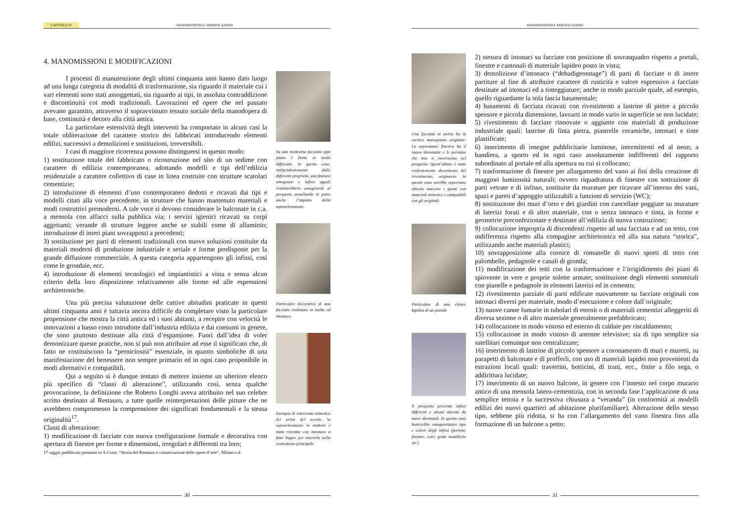CAPITOLO IV MANOMISSIONI E MODIFICAZIONI
4. MANOMISSIONI E MODIFICAZIONI
I processi di manutenzione degli ultimi cinquanta anni hanno dato luogo ad una lunga categoria di modalità di trasformazione, sia riguardo il materiale cui i vari elementi sono stati assoggettati, sia riguardo ai tipi, in assoluta contraddizione e discontinuità coi modi tradizionali. Lavorazioni ed opere che nel passato avevano garantito, attraverso il sopravvissuto tessuto sociale della manodopera di base, continuità e decoro alla città antica.
La particolare estensività degli interventi ha comportato in alcuni casi la totale obliterazione del carattere storico dei fabbricati introducendo elementi edilizi, successivi a demolizioni e sostituzioni, irreversibili.
I casi di maggiore ricorrenza possono distinguersi in questo modo:
1) sostituzione totale del fabbricato o ricostruzione nel sito di un sedime con carattere di edilizia contemporanea, adottando modelli e tipi dell’edilizia residenziale a carattere collettivo di case in linea costruite con strutture scatolari cementizie;
2) introduzione di elementi d’uso contemporaneo dedotti e ricavati dai tipi e modelli citati alla voce precedente, in strutture che hanno mantenuto materiali e modi costruttivi premoderni. A tale voce si devono considerare le balconate in c.a. a mensola con affacci sulla pubblica via; i servizi igienici ricavati su corpi aggettanti; verande di strutture leggere anche se stabili come di alluminio; introduzione di interi piani sovrapposti a precedenti;
3) sostituzione per parti di elementi tradizionali con nuove soluzioni costituite da materiali moderni di produzione industriale e seriale e forme predisposte per la grande diffusione commerciale. A questa categoria appartengono gli infissi, così come le grondaie, ecc.
4) introduzione di elementi tecnologici ed impiantistici a vista e senza alcun criterio della loro disposizione relativamente alle forme ed alle espressioni architettoniche.
Una più precisa valutazione delle cattive abitudini praticate in questi ultimi cinquanta anni è tuttavia ancora difficile da completare visto la particolare propensione che mostra la città antica ed i suoi abitanti, a recepire con velocità le innovazioni a basso costo introdotte dall’industria edilizia e dai consumi in genere, che sono piuttosto destinate alla città d’espansione. Fuori dall’idea di voler demonizzare queste pratiche, non si può non attribuire ad esse il significato che, di fatto ne costituiscono la “perniciosità” essenziale, in quanto simboliche di una manifestazione del benessere non sempre primario ed in ogni caso proponibile in modi alternativi e compatibili.
Qui a seguito si è dunque tentato di mettere insieme un ulteriore elenco più specifico di “classi di alterazione”, utilizzando così, senza qualche provocazione, la definizione che Roberto Longhi aveva attribuito nel suo celebre scritto destinato al Restauro, a tutte quelle reinterpretazioni delle pitture che ne avrebbero compromesso la comprensione dei significati fondamentali e la stessa originalità<sup>17</sup>.
Classi di alterazione:
1) modificazione di facciate con nuova configurazione formale e decorativa con apertura di finestre per forme e dimensioni, irregolari e differenti tra loro;
17 saggio pubblicato postumo in A.Conti, “Storia del Restauro e conservazione delle opere d’arte”, Milano s.d.
Su una medesima facciata ogni piano è finito in modo differente. In questo caso, indipendentemente dalle differenti proprietà, una finitura omogenea e infissi uguali restituirebbero omogeneità al prospetto annullando in parte anche l’impatto della sopraelevazione.
Particolare decorativo di una facciata realizzato in malta ed intonaco
Esempio di intervento mimetico dei primi del secolo: la sopraelevazione in mattoni è stata rivestita con intonaco a finte bugne per inserirla nella costruzione principale
30
MANOMISSIONI E MODIFICAZIONI
Una facciata in pietra ha la cornice marcapiano originale. La soprastante finestra ha il nuovo davanzale e le persiane che non si inseriscono nel prospetto. Quest’ultimo è stato evidentemente decorticato del rivestimento, originario. In questo caso sarebbe opportuno almeno stuccare i giunti con materiali mimetici e compatibili con gli originali.
Particolare di una chiave lapidea di un portale
Il prospetto presenta infissi differenti e alcuni alterati da nuovi davanzali. In questo caso basterebbe omogeneizzare tipo e colore degli infissi (portoni, finestre, vetri, grate metalliche etc.)
2) stesura di intonaci su facciate con posizione di sovrasquadro rispetto a portali, finestre e cantonali di materiale lapideo posto in vista;
3) demolizione d’intonaco (“debadigeonnage”) di parti di facciate o di intere partiture al fine di attribuire carattere di rusticità e valore espressivo a facciate destinate ad intonaci ed a tinteggiature; anche in modo parziale quale, ad esempio, quello riguardante la sola fascia basamentale;
4) basamenti di facciata ricavati con rivestimenti a lastrine di pietre a piccolo spessore e piccola dimensione, lavoarti in modo vario in superficie se non lucidate;
5) rivestimento di facciate rinnovate o aggiunte con materiali di produzione industriale quali: lastrine di finta pietra, piastrelle ceramiche, intonaci e tinte plastificate;
6) inserimento di insegne pubblicitarie luminose, intermittenti ed al neon; a bandiera, a sporto ed in ogni caso assolutamente indifferenti del rapporto subordinato al portale ed alla apertura su cui si collocano;
7) trasformazione di finestre per allargamento del vano ai fini della creazione di maggiori luminosità naturali; ovvero riquadratura di finestre con sottrazione di parti vetrate e di infisso, sostituite da murature per ricavare all’interno dei vani, spazi e pareti d’appoggio utilizzabili a funzioni di servizio (WC);
8) sostituzione dei muri d’orto e dei giardini con cancellate poggiate su murature di laterizi forati e di altro materiale, con o senza intonaco e tinta, in forme e geometrie preconfezionate e destinate all’edilizia di nuova costruzione;
9) collocazione impropria di discendenti rispetto ad una facciata e ad un tetto, con indifferenza rispetto alla compagine architettonica ed alla sua natura “storica”, utilizzando anche materiali plastici;
10) sovrapposizione alla cornice di romanelle di nuovi sporti di tetto con palombelle, pedagnole e canali di gronda;
11) modificazione dei tetti con la trasformazione e l’irrigidimento dei piani di spiovente in vere e proprie solette armate; sostituzione degli elementi sommitali con pianelle e pedagnole in elementi laterizi ed in cemento;
12) rivestimento parziale di parti edificate nuovamente su facciate originali con intonaci diversi per materiale, modo d’esecuzione e colore dall’originale;
13) nuove canne fumarie in tubolari di eternit o di materiali cementizi alleggeriti di diversa sezione o di altro materiale generalmente prefabbricato;
14) collocazione in modo vistoso ed esterno di caldaie per riscaldamento;
15) collocazione in modo vistoso di antenne televisive; sia di tipo semplice sia satellitari comunque non centralizzate;
16) inserimento di lastrine di piccolo spessore a coronamento di muri e muretti, su parapetti di balconate e di profferli, con uso di materiali lapidei non provenienti da estrazioni locali quali: travertini, botticini, di trani, ecc., finite a filo sega, o addirittura lucidate;
17) inserimento di un nuovo balcone, in genere con l’innesto nel corpo murario antico di una mensola latero-cementizia, con in seconda fase l’applicazione di una semplice tettoia e la successiva chiusura a “veranda” (in conformità ai modelli edilizi dei nuovi quartieri ad abitazione plurifamiliare). Alterazione dello stesso tipo, sebbene più ridotta, si ha con l’allargamento del vano finestra fino alla formazione di un balcone a petto;
31